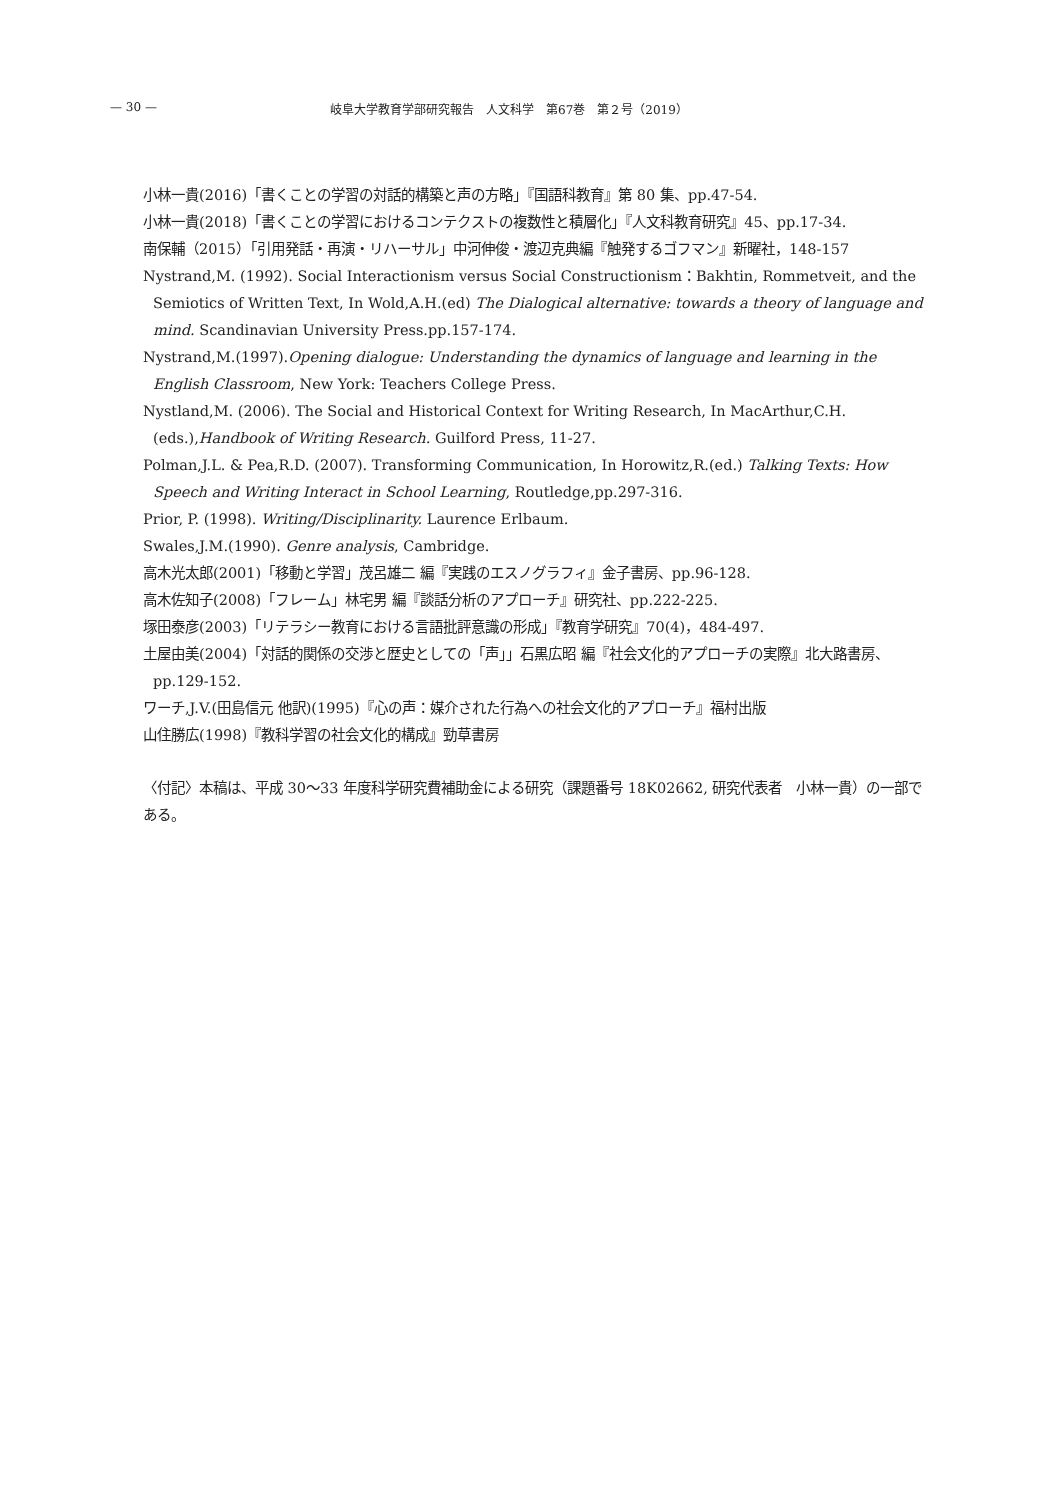— 30 — 岐阜大学教育学部研究報告　人文科学　第67巻　第２号（2019）
小林一貴(2016)「書くことの学習の対話的構築と声の方略」『国語科教育』第 80 集、pp.47-54.
小林一貴(2018)「書くことの学習におけるコンテクストの複数性と積層化」『人文科教育研究』45、pp.17-34.
南保輔（2015）「引用発話・再演・リハーサル」中河伸俊・渡辺克典編『触発するゴフマン』新曜社，148-157
Nystrand,M. (1992). Social Interactionism versus Social Constructionism：Bakhtin, Rommetveit, and the Semiotics of Written Text, In Wold,A.H.(ed) The Dialogical alternative: towards a theory of language and mind. Scandinavian University Press.pp.157-174.
Nystrand,M.(1997).Opening dialogue: Understanding the dynamics of language and learning in the English Classroom, New York: Teachers College Press.
Nystland,M. (2006). The Social and Historical Context for Writing Research, In MacArthur,C.H. (eds.),Handbook of Writing Research. Guilford Press, 11-27.
Polman,J.L. & Pea,R.D. (2007). Transforming Communication, In Horowitz,R.(ed.) Talking Texts: How Speech and Writing Interact in School Learning, Routledge,pp.297-316.
Prior, P. (1998). Writing/Disciplinarity. Laurence Erlbaum.
Swales,J.M.(1990). Genre analysis, Cambridge.
高木光太郎(2001)「移動と学習」茂呂雄二 編『実践のエスノグラフィ』金子書房、pp.96-128.
高木佐知子(2008)「フレーム」林宅男 編『談話分析のアプローチ』研究社、pp.222-225.
塚田泰彦(2003)「リテラシー教育における言語批評意識の形成」『教育学研究』70(4)，484-497.
土屋由美(2004)「対話的関係の交渉と歴史としての「声」」石黒広昭 編『社会文化的アプローチの実際』北大路書房、pp.129-152.
ワーチ,J.V.(田島信元 他訳)(1995)『心の声：媒介された行為への社会文化的アプローチ』福村出版
山住勝広(1998)『教科学習の社会文化的構成』勁草書房
〈付記〉本稿は、平成 30～33 年度科学研究費補助金による研究（課題番号 18K02662, 研究代表者　小林一貴）の一部である。